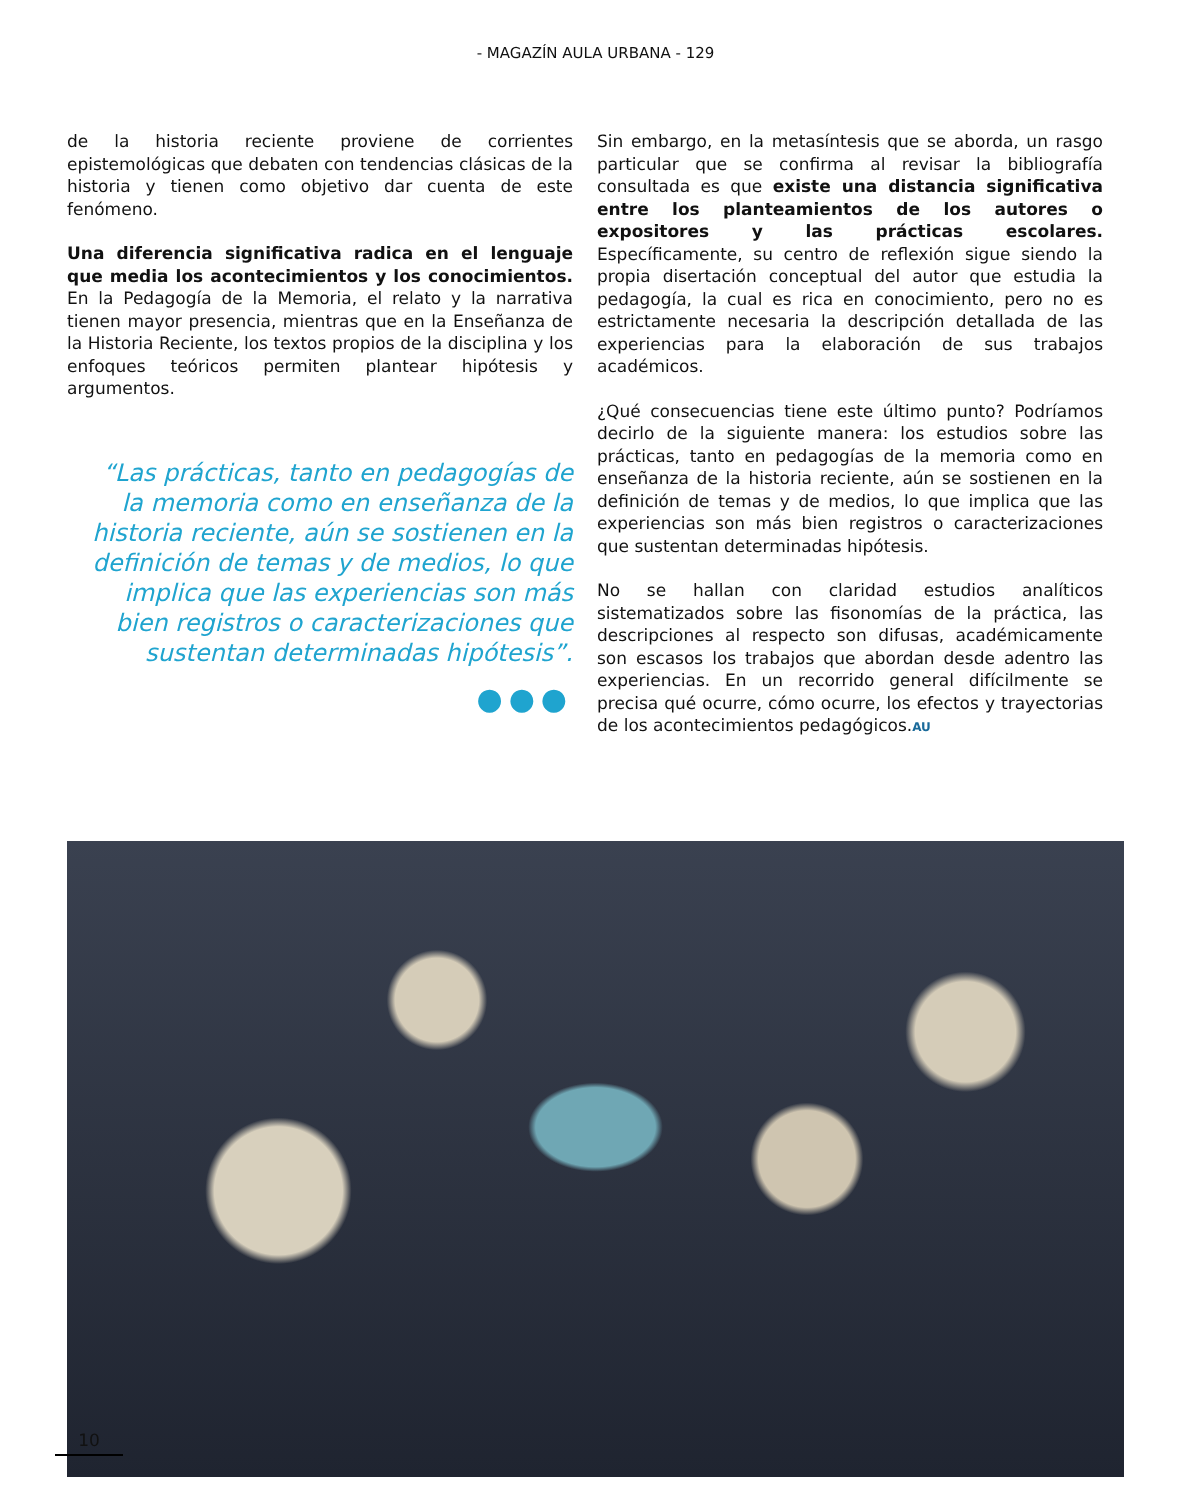- MAGAZÍN AULA URBANA - 129
de la historia reciente proviene de corrientes epistemológicas que debaten con tendencias clásicas de la historia y tienen como objetivo dar cuenta de este fenómeno.
Una diferencia significativa radica en el lenguaje que media los acontecimientos y los conocimientos. En la Pedagogía de la Memoria, el relato y la narrativa tienen mayor presencia, mientras que en la Enseñanza de la Historia Reciente, los textos propios de la disciplina y los enfoques teóricos permiten plantear hipótesis y argumentos.
“Las prácticas, tanto en pedagogías de la memoria como en enseñanza de la historia reciente, aún se sostienen en la definición de temas y de medios, lo que implica que las experiencias son más bien registros o caracterizaciones que sustentan determinadas hipótesis”.
●●●
Sin embargo, en la metasíntesis que se aborda, un rasgo particular que se confirma al revisar la bibliografía consultada es que existe una distancia significativa entre los planteamientos de los autores o expositores y las prácticas escolares. Específicamente, su centro de reflexión sigue siendo la propia disertación conceptual del autor que estudia la pedagogía, la cual es rica en conocimiento, pero no es estrictamente necesaria la descripción detallada de las experiencias para la elaboración de sus trabajos académicos.
¿Qué consecuencias tiene este último punto? Podríamos decirlo de la siguiente manera: los estudios sobre las prácticas, tanto en pedagogías de la memoria como en enseñanza de la historia reciente, aún se sostienen en la definición de temas y de medios, lo que implica que las experiencias son más bien registros o caracterizaciones que sustentan determinadas hipótesis.
No se hallan con claridad estudios analíticos sistematizados sobre las fisonomías de la práctica, las descripciones al respecto son difusas, académicamente son escasos los trabajos que abordan desde adentro las experiencias. En un recorrido general difícilmente se precisa qué ocurre, cómo ocurre, los efectos y trayectorias de los acontecimientos pedagógicos.AU
10